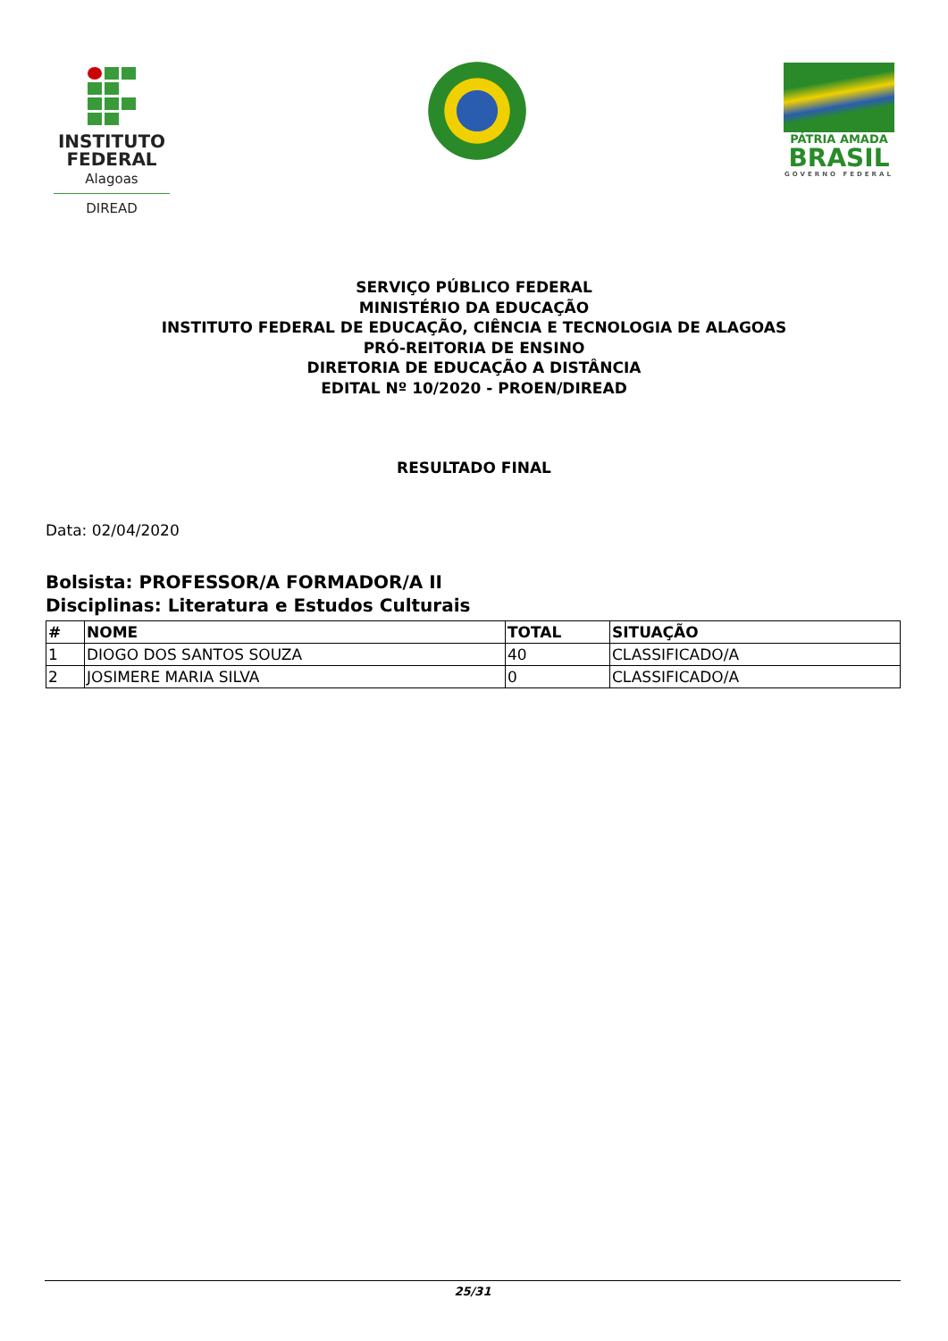INSTITUTO
FEDERAL
Alagoas
DIREAD
PÁTRIA AMADA
BRASIL
GOVERNO FEDERAL
SERVIÇO PÚBLICO FEDERAL
MINISTÉRIO DA EDUCAÇÃO
INSTITUTO FEDERAL DE EDUCAÇÃO, CIÊNCIA E TECNOLOGIA DE ALAGOAS
PRÓ-REITORIA DE ENSINO
DIRETORIA DE EDUCAÇÃO A DISTÂNCIA
EDITAL Nº 10/2020 - PROEN/DIREAD
RESULTADO FINAL
Data: 02/04/2020
Bolsista: PROFESSOR/A FORMADOR/A II
Disciplinas: Literatura e Estudos Culturais
| # | NOME | TOTAL | SITUAÇÃO |
| --- | --- | --- | --- |
| 1 | DIOGO DOS SANTOS SOUZA | 40 | CLASSIFICADO/A |
| 2 | JOSIMERE MARIA SILVA | 0 | CLASSIFICADO/A |
25/31